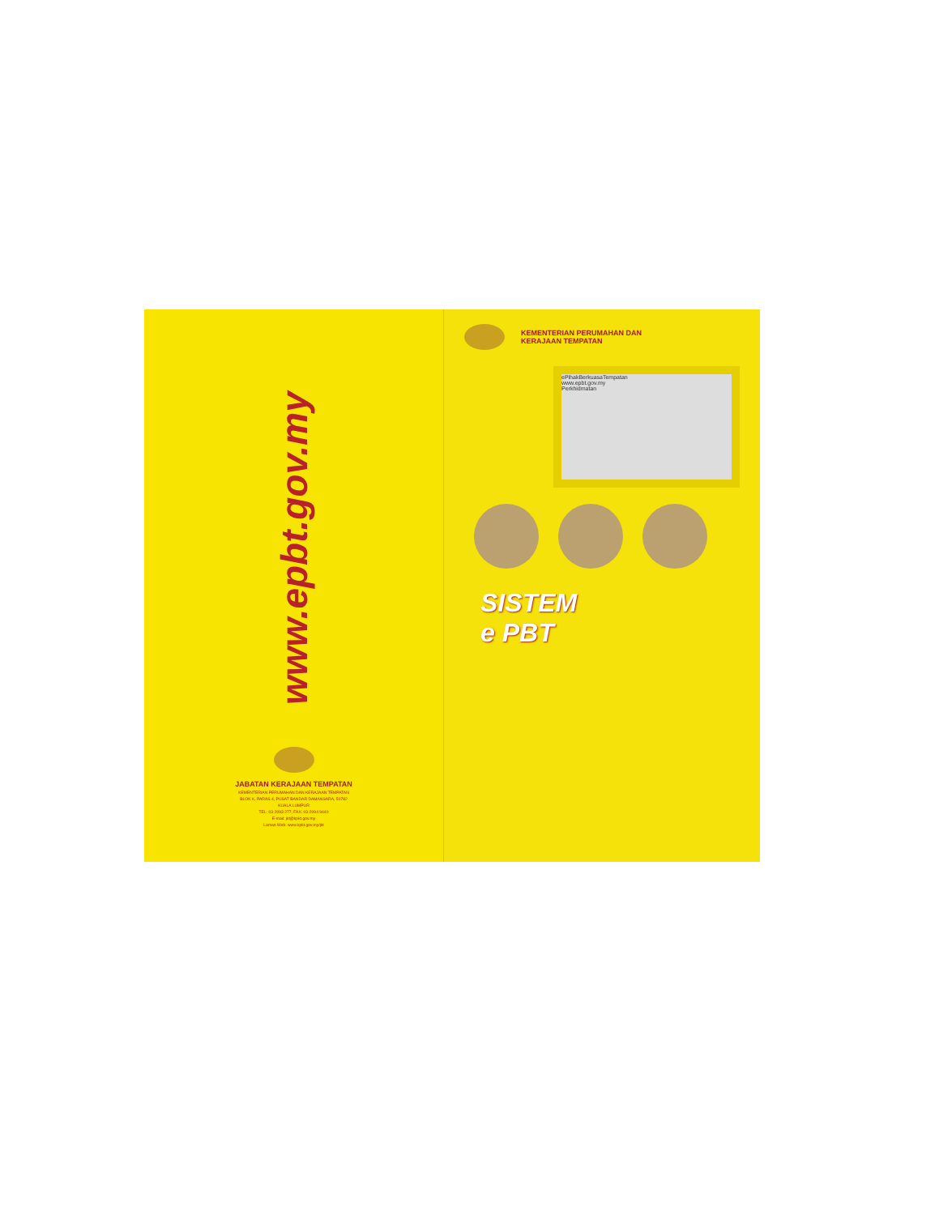www.epbt.gov.my
JABATAN KERAJAAN TEMPATAN
KEMENTERIAN PERUMAHAN DAN KERAJAAN TEMPATAN
BLOK K, PARAS 4, PUSAT BANDAR DAMANSARA, 50782
KUALA LUMPUR
TEL: 03-2093 277, FAX: 03-2094 9440
E-mail: jkt@kpkt.gov.my
Laman Web: www.kpkt.gov.my/jkt
KEMENTERIAN PERUMAHAN DAN
KERAJAAN TEMPATAN
ePihakBerkuasaTempatan
www.epbt.gov.my
Perkhidmatan
SISTEM
e PBT